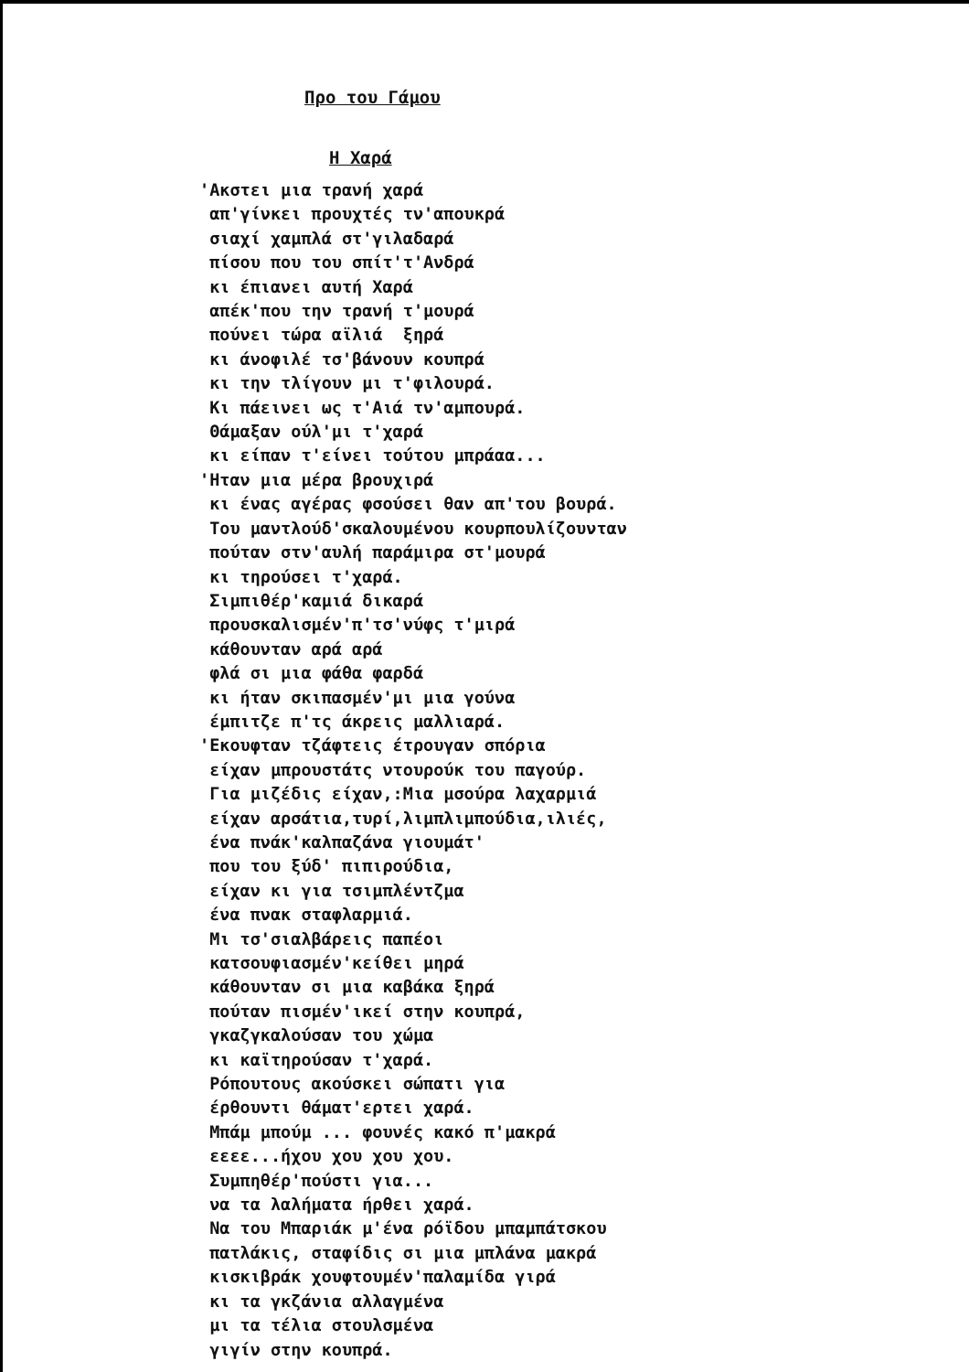Προ του Γάμου
Η Χαρά
'Ακστει μια τρανή χαρά
απ'γίνκει προυχτές τν'απουκρά
σιαχί χαμπλά στ'γιλαδαρά
πίσου που του σπίτ'τ'Ανδρά
κι έπιανει αυτή Χαρά
απέκ'που την τρανή τ'μουρά
πούνει τώρα αϊλιά ξηρά
κι άνοφιλέ τσ'βάνουν κουπρά
κι την τλίγουν μι τ'φιλουρά.
Κι πάεινει ως τ'Αιά τν'αμπουρά.
Θάμαξαν ούλ'μι τ'χαρά
κι είπαν τ'είνει τούτου μπράαα...
'Ηταν μια μέρα βρουχιρά
κι ένας αγέρας φσούσει θαν απ'του βουρά.
Του μαντλούδ'σκαλουμένου κουρπουλίζουνταν
πούταν στν'αυλή παράμιρα στ'μουρά
κι τηρούσει τ'χαρά.
Σιμπιθέρ'καμιά δικαρά
προυσκαλισμέν'π'τσ'νύφς τ'μιρά
κάθουνταν αρά αρά
φλά σι μια φάθα φαρδά
κι ήταν σκιπασμέν'μι μια γούνα
έμπιτζε π'τς άκρεις μαλλιαρά.
'Εκουφταν τζάφτεις έτρουγαν σπόρια
είχαν μπρουστάτς ντουρούκ του παγούρ.
Για μιζέδις είχαν,:Μια μσούρα λαχαρμιά
είχαν αρσάτια,τυρί,λιμπλιμπούδια,ιλιές,
ένα πνάκ'καλπαζάνα γιουμάτ'
που του ξύδ' πιπιρούδια,
είχαν κι για τσιμπλέντζμα
ένα πνακ σταφλαρμιά.
Μι τσ'σιαλβάρεις παπέοι
κατσουφιασμέν'κείθει μηρά
κάθουνταν σι μια καβάκα ξηρά
πούταν πισμέν'ικεί στην κουπρά,
γκαζγκαλούσαν του χώμα
κι καϊτηρούσαν τ'χαρά.
Ρόπουτους ακούσκει σώπατι για
έρθουντι θάματ'ερτει χαρά.
Μπάμ μπούμ ... φουνές κακό π'μακρά
εεεε...ήχου χου χου χου.
Συμπηθέρ'πούστι για...
να τα λαλήματα ήρθει χαρά.
Να του Μπαριάκ μ'ένα ρόϊδου μπαμπάτσκου
πατλάκις, σταφίδις σι μια μπλάνα μακρά
κισκιβράκ χουφτουμέν'παλαμίδα γιρά
κι τα γκζάνια αλλαγμένα
μι τα τέλια στουλσμένα
γιγίν στην κουπρά.